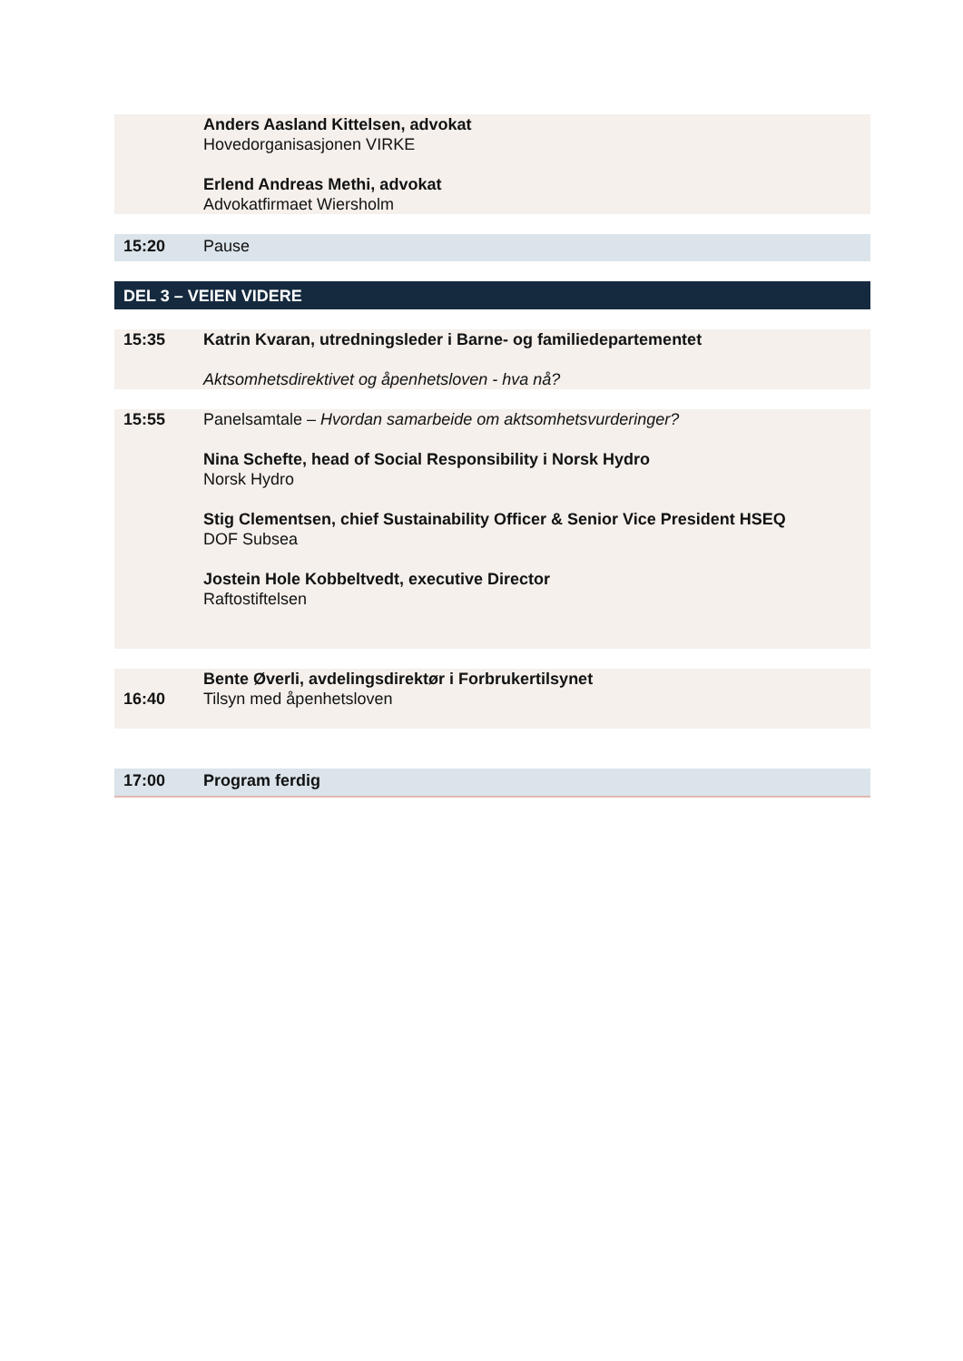| | Anders Aasland Kittelsen, advokat Hovedorganisasjonen VIRKE Erlend Andreas Methi, advokat Advokatfirmaet Wiersholm |
| 15:20 | Pause |
| DEL 3 – VEIEN VIDERE | |
| 15:35 | Katrin Kvaran, utredningsleder i Barne- og familiedepartementet Aktsomhetsdirektivet og åpenhetsloven - hva nå? |
| 15:55 | Panelsamtale – Hvordan samarbeide om aktsomhetsvurderinger? Nina Schefte, head of Social Responsibility i Norsk Hydro Norsk Hydro Stig Clementsen, chief Sustainability Officer & Senior Vice President HSEQ DOF Subsea Jostein Hole Kobbeltvedt, executive Director Raftostiftelsen |
| 16:40 | Bente Øverli, avdelingsdirektør i Forbrukertilsynet Tilsyn med åpenhetsloven |
| 17:00 | Program ferdig |